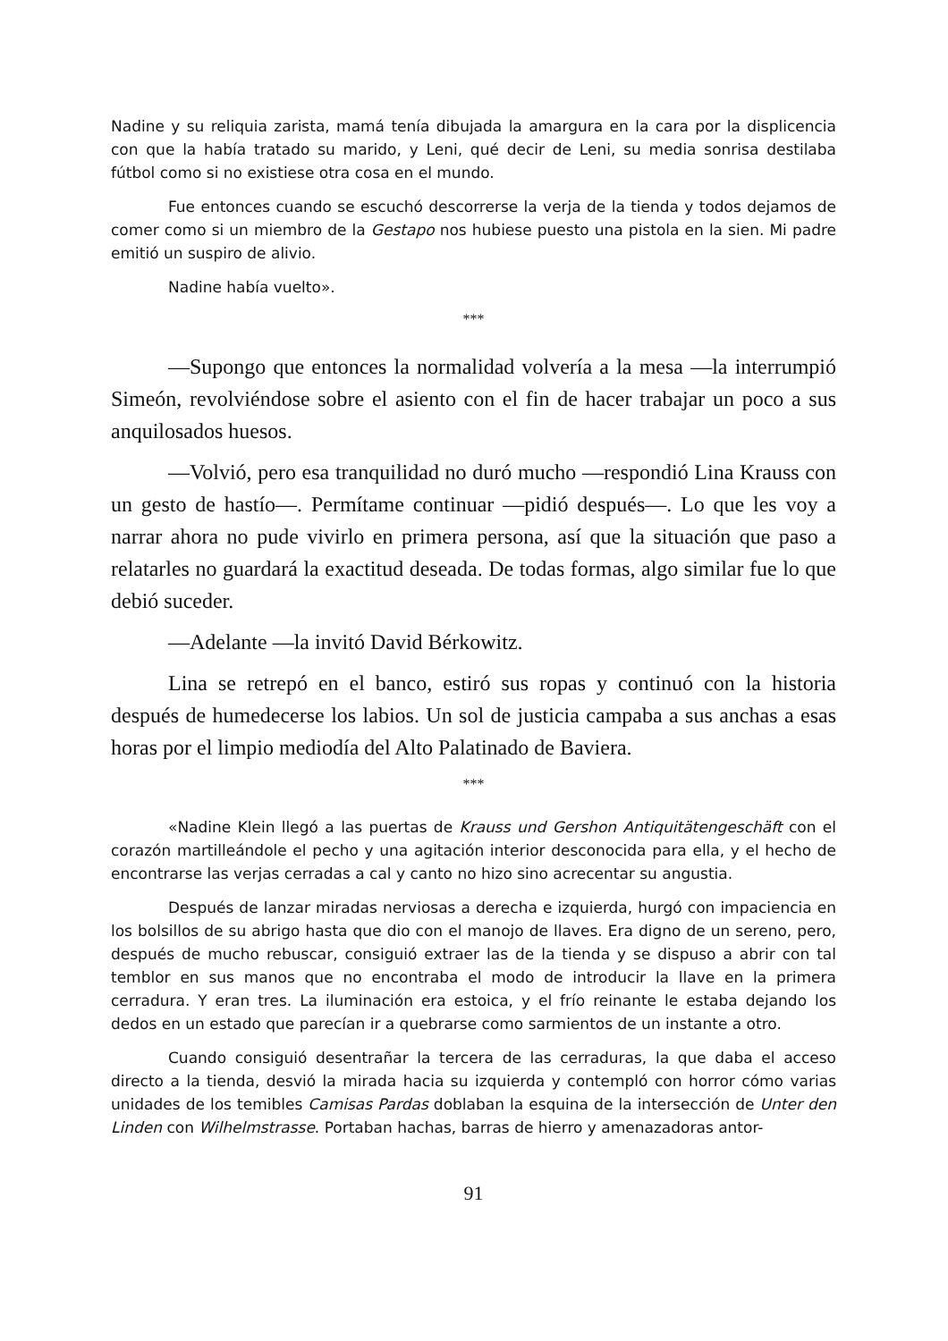Nadine y su reliquia zarista, mamá tenía dibujada la amargura en la cara por la displicencia con que la había tratado su marido, y Leni, qué decir de Leni, su media sonrisa destilaba fútbol como si no existiese otra cosa en el mundo.
Fue entonces cuando se escuchó descorrerse la verja de la tienda y todos dejamos de comer como si un miembro de la Gestapo nos hubiese puesto una pistola en la sien. Mi padre emitió un suspiro de alivio.
Nadine había vuelto».
***
—Supongo que entonces la normalidad volvería a la mesa —la interrumpió Simeón, revolviéndose sobre el asiento con el fin de hacer trabajar un poco a sus anquilosados huesos.
—Volvió, pero esa tranquilidad no duró mucho —respondió Lina Krauss con un gesto de hastío—. Permítame continuar —pidió después—. Lo que les voy a narrar ahora no pude vivirlo en primera persona, así que la situación que paso a relatarles no guardará la exactitud deseada. De todas formas, algo similar fue lo que debió suceder.
—Adelante —la invitó David Bérkowitz.
Lina se retrepó en el banco, estiró sus ropas y continuó con la historia después de humedecerse los labios. Un sol de justicia campaba a sus anchas a esas horas por el limpio mediodía del Alto Palatinado de Baviera.
***
«Nadine Klein llegó a las puertas de Krauss und Gershon Antiquitätengeschäft con el corazón martilleándole el pecho y una agitación interior desconocida para ella, y el hecho de encontrarse las verjas cerradas a cal y canto no hizo sino acrecentar su angustia.
Después de lanzar miradas nerviosas a derecha e izquierda, hurgó con impaciencia en los bolsillos de su abrigo hasta que dio con el manojo de llaves. Era digno de un sereno, pero, después de mucho rebuscar, consiguió extraer las de la tienda y se dispuso a abrir con tal temblor en sus manos que no encontraba el modo de introducir la llave en la primera cerradura. Y eran tres. La iluminación era estoica, y el frío reinante le estaba dejando los dedos en un estado que parecían ir a quebrarse como sarmientos de un instante a otro.
Cuando consiguió desentrañar la tercera de las cerraduras, la que daba el acceso directo a la tienda, desvió la mirada hacia su izquierda y contempló con horror cómo varias unidades de los temibles Camisas Pardas doblaban la esquina de la intersección de Unter den Linden con Wilhelmstrasse. Portaban hachas, barras de hierro y amenazadoras antor-
91